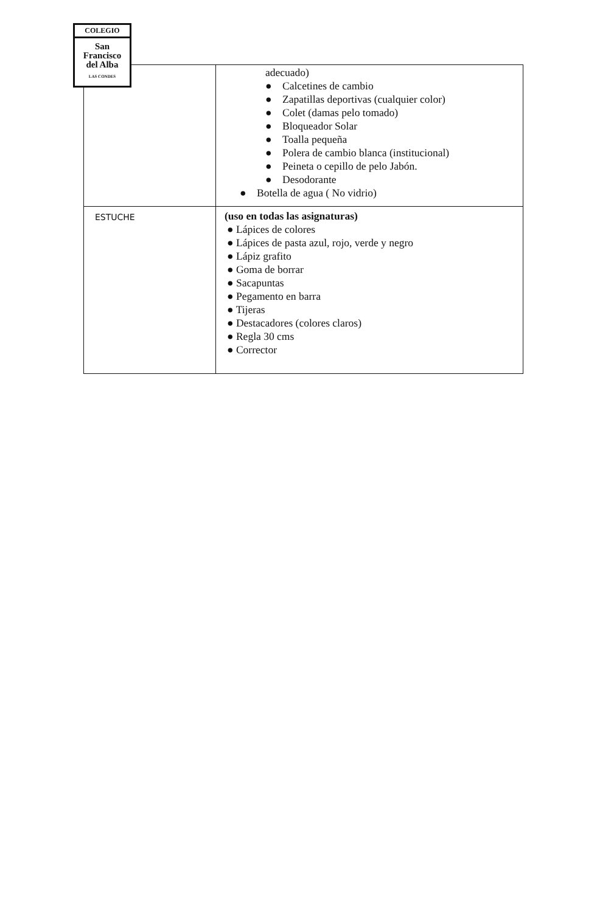| | adecuado) ● Calcetines de cambio ● Zapatillas deportivas (cualquier color) ● Colet (damas pelo tomado) ● Bloqueador Solar ● Toalla pequeña ● Polera de cambio blanca (institucional) ● Peineta o cepillo de pelo Jabón. ● Desodorante ● Botella de agua ( No vidrio) |
| ESTUCHE | (uso en todas las asignaturas) ● Lápices de colores ● Lápices de pasta azul, rojo, verde y negro ● Lápiz grafito ● Goma de borrar ● Sacapuntas ● Pegamento en barra ● Tijeras ● Destacadores (colores claros) ● Regla 30 cms ● Corrector |
COLEGIO
San
Francisco
del Alba
LAS CONDES